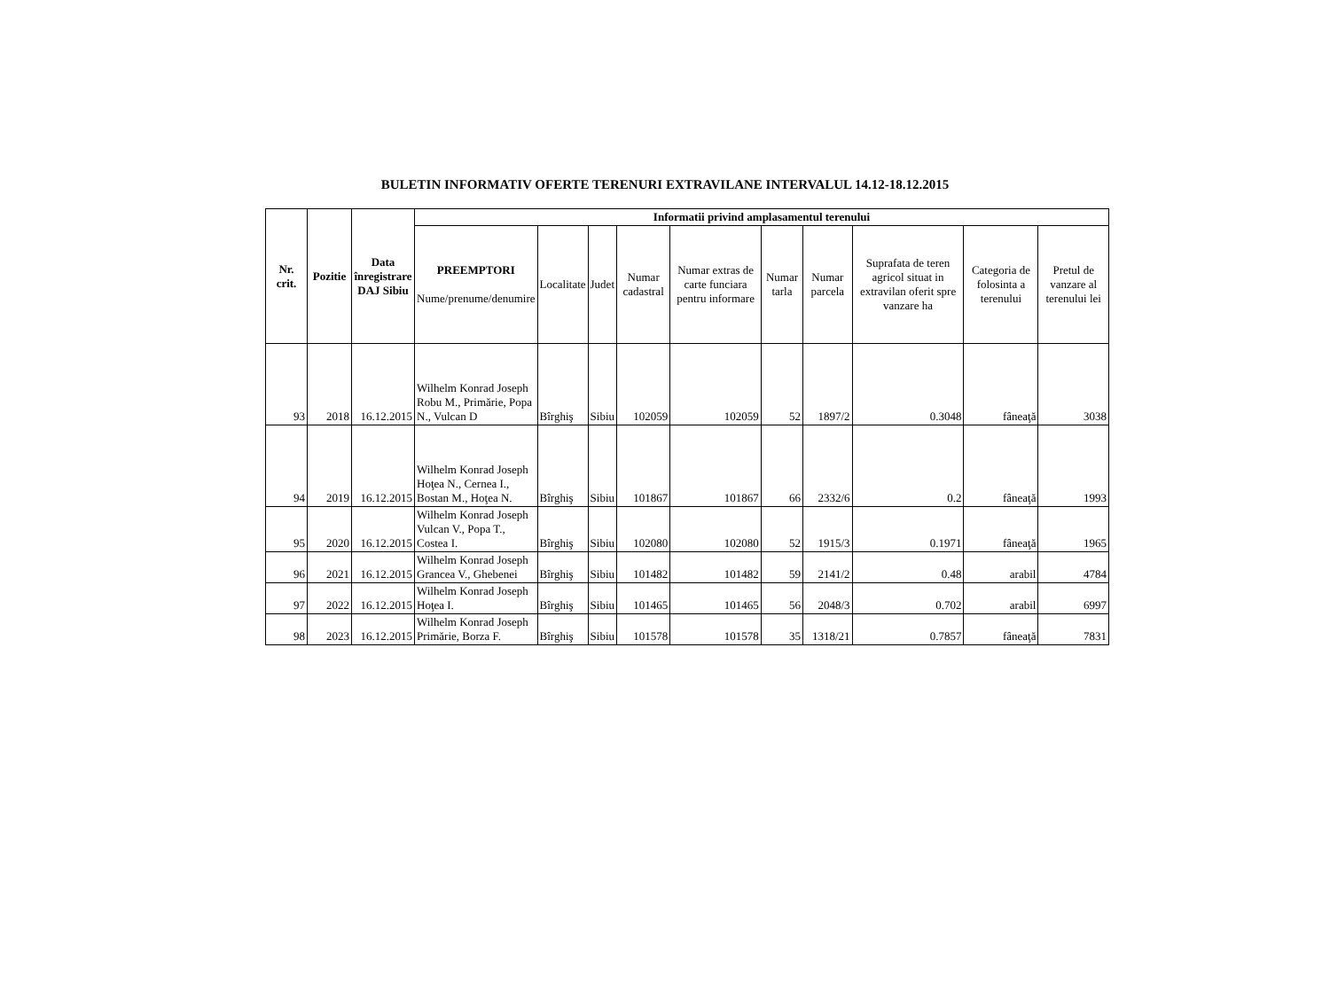BULETIN INFORMATIV OFERTE TERENURI EXTRAVILANE INTERVALUL 14.12-18.12.2015
| Nr. crit. | Pozitie | Data înregistrare DAJ Sibiu | Informatii privind amplasamentul terenului | | | | | | | | | |
| --- | --- | --- | --- | --- | --- | --- | --- | --- | --- | --- | --- | --- |
| | | | PREEMPTORI Nume/prenume/denumire | Localitate | Judet | Numar cadastral | Numar extras de carte funciara pentru informare | Numar tarla | Numar parcela | Suprafata de teren agricol situat in extravilan oferit spre vanzare ha | Categoria de folosinta a terenului | Pretul de vanzare al terenului lei |
| 93 | 2018 | 16.12.2015 | Wilhelm Konrad Joseph Robu M., Primărie, Popa N., Vulcan D | Bîrghiş | Sibiu | 102059 | 102059 | 52 | 1897/2 | 0.3048 | fâneaţă | 3038 |
| 94 | 2019 | 16.12.2015 | Wilhelm Konrad Joseph Hoţea N., Cernea I., Bostan M., Hoţea N. | Bîrghiş | Sibiu | 101867 | 101867 | 66 | 2332/6 | 0.2 | fâneaţă | 1993 |
| 95 | 2020 | 16.12.2015 | Wilhelm Konrad Joseph Vulcan V., Popa T., Costea I. | Bîrghiş | Sibiu | 102080 | 102080 | 52 | 1915/3 | 0.1971 | fâneaţă | 1965 |
| 96 | 2021 | 16.12.2015 | Wilhelm Konrad Joseph Grancea V., Ghebenei | Bîrghiş | Sibiu | 101482 | 101482 | 59 | 2141/2 | 0.48 | arabil | 4784 |
| 97 | 2022 | 16.12.2015 | Wilhelm Konrad Joseph Hoţea I. | Bîrghiş | Sibiu | 101465 | 101465 | 56 | 2048/3 | 0.702 | arabil | 6997 |
| 98 | 2023 | 16.12.2015 | Wilhelm Konrad Joseph Primărie, Borza F. | Bîrghiş | Sibiu | 101578 | 101578 | 35 | 1318/21 | 0.7857 | fâneaţă | 7831 |